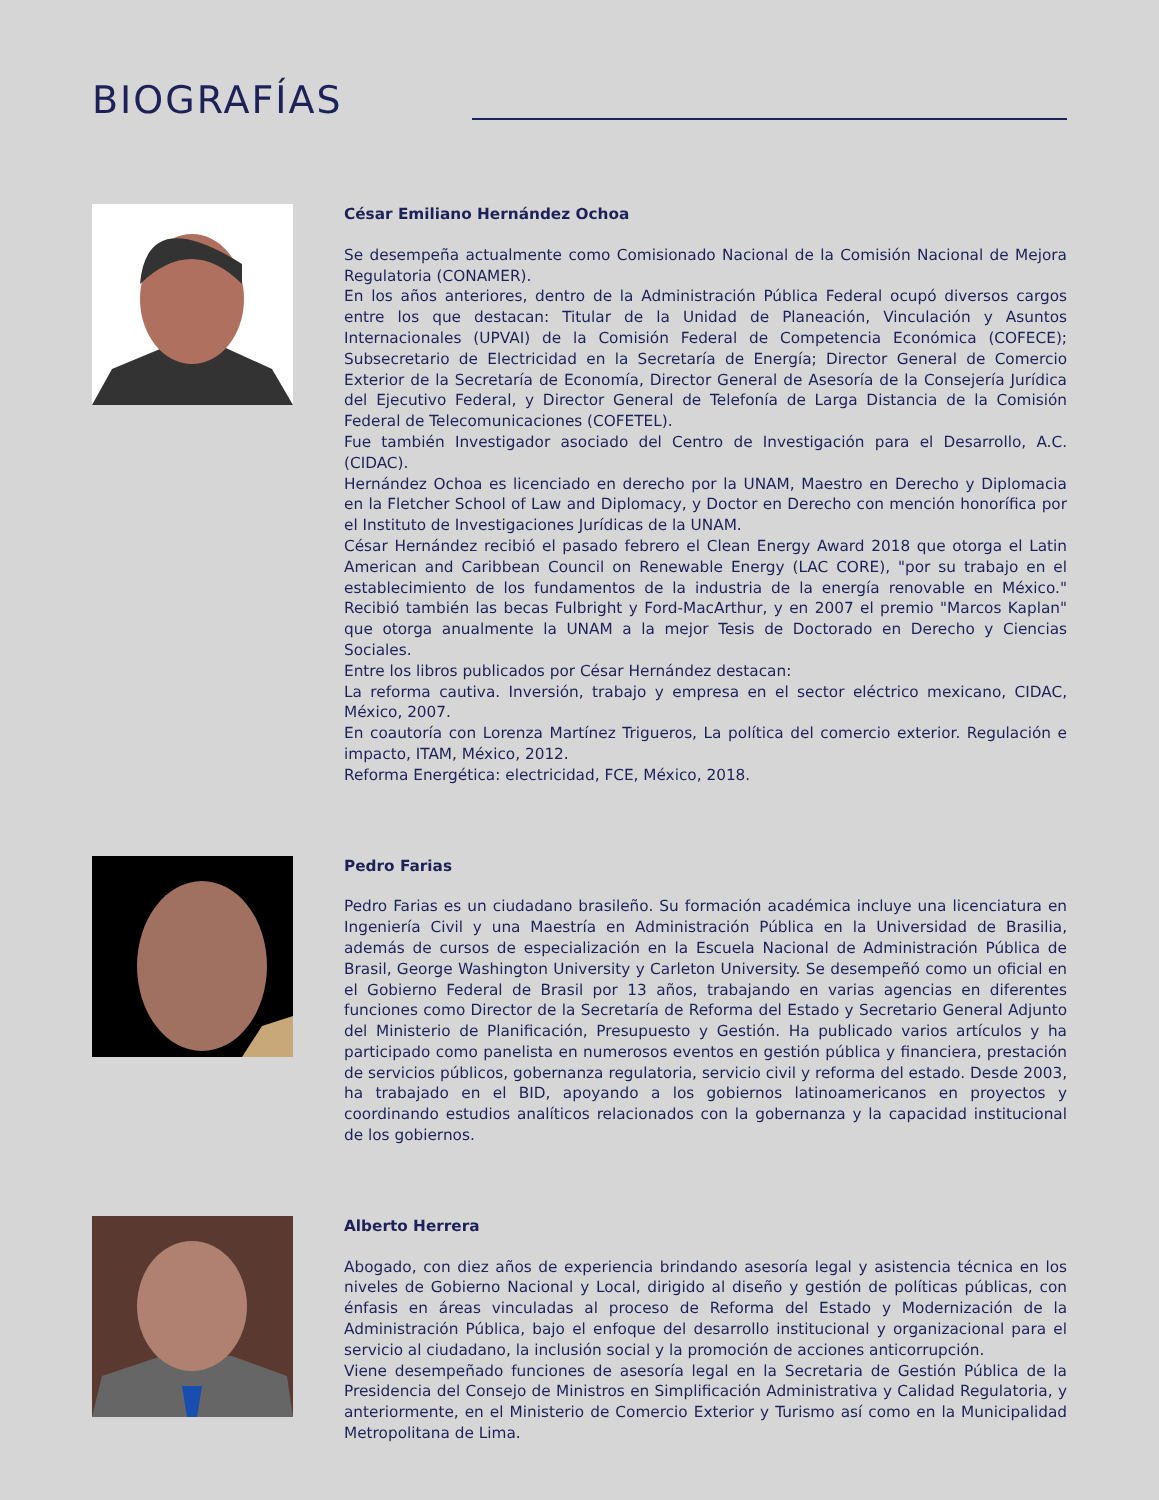BIOGRAFÍAS
César Emiliano Hernández Ochoa
Se desempeña actualmente como Comisionado Nacional de la Comisión Nacional de Mejora Regulatoria (CONAMER).
En los años anteriores, dentro de la Administración Pública Federal ocupó diversos cargos entre los que destacan: Titular de la Unidad de Planeación, Vinculación y Asuntos Internacionales (UPVAI) de la Comisión Federal de Competencia Económica (COFECE); Subsecretario de Electricidad en la Secretaría de Energía; Director General de Comercio Exterior de la Secretaría de Economía, Director General de Asesoría de la Consejería Jurídica del Ejecutivo Federal, y Director General de Telefonía de Larga Distancia de la Comisión Federal de Telecomunicaciones (COFETEL).
Fue también Investigador asociado del Centro de Investigación para el Desarrollo, A.C. (CIDAC).
Hernández Ochoa es licenciado en derecho por la UNAM, Maestro en Derecho y Diplomacia en la Fletcher School of Law and Diplomacy, y Doctor en Derecho con mención honorífica por el Instituto de Investigaciones Jurídicas de la UNAM.
César Hernández recibió el pasado febrero el Clean Energy Award 2018 que otorga el Latin American and Caribbean Council on Renewable Energy (LAC CORE), "por su trabajo en el establecimiento de los fundamentos de la industria de la energía renovable en México." Recibió también las becas Fulbright y Ford-MacArthur, y en 2007 el premio "Marcos Kaplan" que otorga anualmente la UNAM a la mejor Tesis de Doctorado en Derecho y Ciencias Sociales.
Entre los libros publicados por César Hernández destacan:
La reforma cautiva. Inversión, trabajo y empresa en el sector eléctrico mexicano, CIDAC, México, 2007.
En coautoría con Lorenza Martínez Trigueros, La política del comercio exterior. Regulación e impacto, ITAM, México, 2012.
Reforma Energética: electricidad, FCE, México, 2018.
Pedro Farias
Pedro Farias es un ciudadano brasileño. Su formación académica incluye una licenciatura en Ingeniería Civil y una Maestría en Administración Pública en la Universidad de Brasilia, además de cursos de especialización en la Escuela Nacional de Administración Pública de Brasil, George Washington University y Carleton University. Se desempeñó como un oficial en el Gobierno Federal de Brasil por 13 años, trabajando en varias agencias en diferentes funciones como Director de la Secretaría de Reforma del Estado y Secretario General Adjunto del Ministerio de Planificación, Presupuesto y Gestión. Ha publicado varios artículos y ha participado como panelista en numerosos eventos en gestión pública y financiera, prestación de servicios públicos, gobernanza regulatoria, servicio civil y reforma del estado. Desde 2003, ha trabajado en el BID, apoyando a los gobiernos latinoamericanos en proyectos y coordinando estudios analíticos relacionados con la gobernanza y la capacidad institucional de los gobiernos.
Alberto Herrera
Abogado, con diez años de experiencia brindando asesoría legal y asistencia técnica en los niveles de Gobierno Nacional y Local, dirigido al diseño y gestión de políticas públicas, con énfasis en áreas vinculadas al proceso de Reforma del Estado y Modernización de la Administración Pública, bajo el enfoque del desarrollo institucional y organizacional para el servicio al ciudadano, la inclusión social y la promoción de acciones anticorrupción.
Viene desempeñado funciones de asesoría legal en la Secretaria de Gestión Pública de la Presidencia del Consejo de Ministros en Simplificación Administrativa y Calidad Regulatoria, y anteriormente, en el Ministerio de Comercio Exterior y Turismo así como en la Municipalidad Metropolitana de Lima.